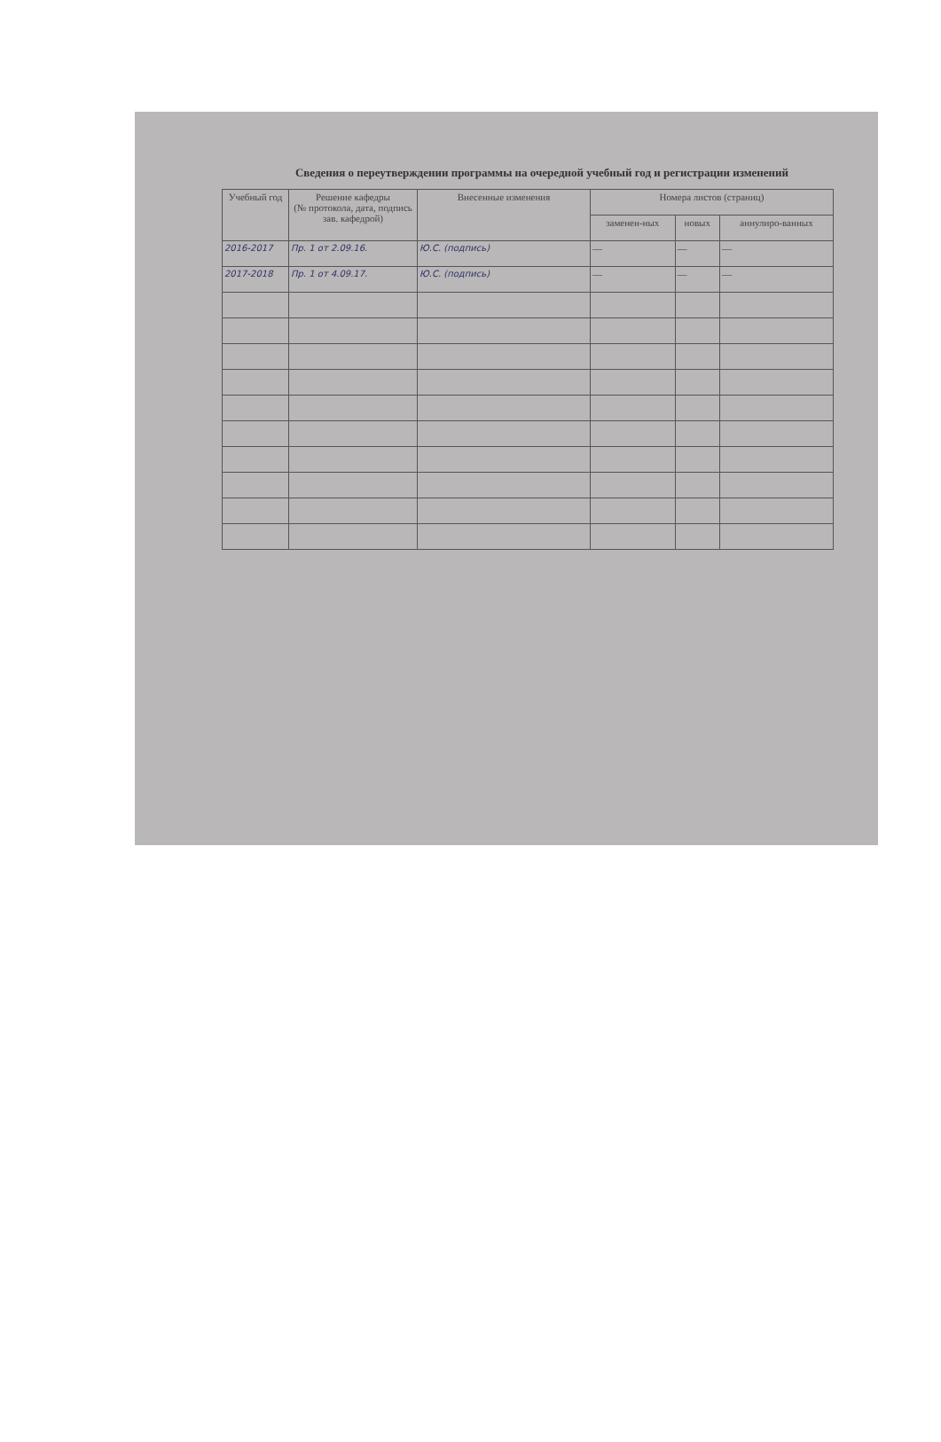Сведения о переутверждении программы на очередной учебный год и регистрации изменений
| Учебный год | Решение кафедры (№ протокола, дата, подпись зав. кафедрой) | Внесенные изменения | Номера листов (страниц) | | |
| --- | --- | --- | --- | --- | --- |
| | | | заменен-ных | новых | аннулиро-ванных |
| 2016-2017 | Пр. 1 от 2.09.16. | Ю.С. (подпись) | — | — | — |
| 2017-2018 | Пр. 1 от 4.09.17. | Ю.С. (подпись) | — | — | — |